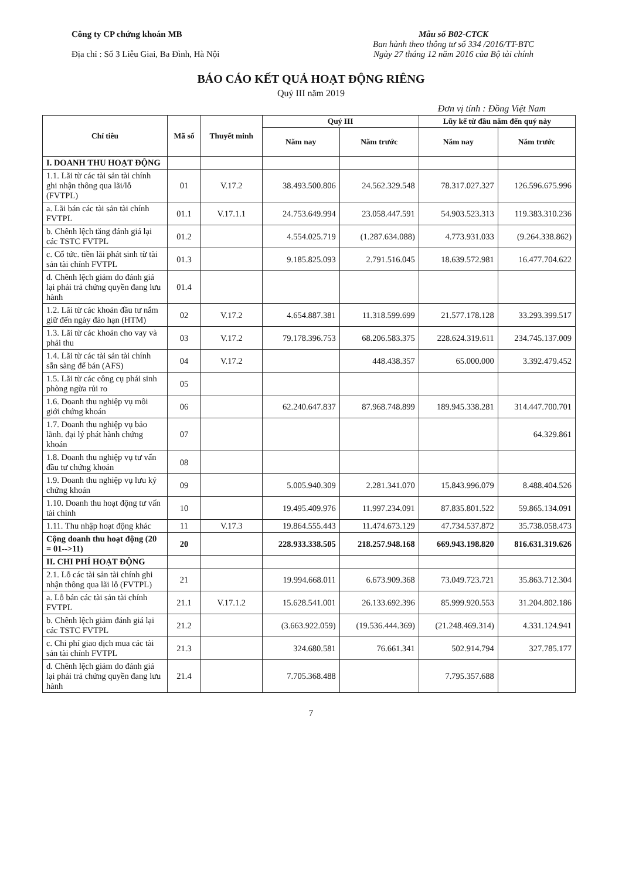Công ty CP chứng khoán MB
Địa chỉ : Số 3 Liễu Giai, Ba Đình, Hà Nội
Mẫu số B02-CTCK
Ban hành theo thông tư số 334 /2016/TT-BTC
Ngày 27 tháng 12 năm 2016 của Bộ tài chính
BÁO CÁO KẾT QUẢ HOẠT ĐỘNG RIÊNG
Quý III năm 2019
Đơn vị tính : Đồng Việt Nam
| Chỉ tiêu | Mã số | Thuyết minh | Quý III | | Lũy kế từ đầu năm đến quý này | |
| --- | --- | --- | --- | --- | --- | --- |
| | | | Năm nay | Năm trước | Năm nay | Năm trước |
| I. DOANH THU HOẠT ĐỘNG | | | | | | |
| 1.1. Lãi từ các tài sản tài chính ghi nhận thông qua lãi/lỗ (FVTPL) | 01 | V.17.2 | 38.493.500.806 | 24.562.329.548 | 78.317.027.327 | 126.596.675.996 |
| a. Lãi bán các tài sản tài chính FVTPL | 01.1 | V.17.1.1 | 24.753.649.994 | 23.058.447.591 | 54.903.523.313 | 119.383.310.236 |
| b. Chênh lệch tăng đánh giá lại các TSTC FVTPL | 01.2 | | 4.554.025.719 | (1.287.634.088) | 4.773.931.033 | (9.264.338.862) |
| c. Cổ tức. tiền lãi phát sinh từ tài sản tài chính FVTPL | 01.3 | | 9.185.825.093 | 2.791.516.045 | 18.639.572.981 | 16.477.704.622 |
| d. Chênh lệch giảm do đánh giá lại phải trả chứng quyền đang lưu hành | 01.4 | | | | | |
| 1.2. Lãi từ các khoản đầu tư nắm giữ đến ngày đáo hạn (HTM) | 02 | V.17.2 | 4.654.887.381 | 11.318.599.699 | 21.577.178.128 | 33.293.399.517 |
| 1.3. Lãi từ các khoản cho vay và phải thu | 03 | V.17.2 | 79.178.396.753 | 68.206.583.375 | 228.624.319.611 | 234.745.137.009 |
| 1.4. Lãi từ các tài sản tài chính sẵn sàng để bán (AFS) | 04 | V.17.2 | | 448.438.357 | 65.000.000 | 3.392.479.452 |
| 1.5. Lãi từ các công cụ phái sinh phòng ngừa rủi ro | 05 | | | | | |
| 1.6. Doanh thu nghiệp vụ môi giới chứng khoán | 06 | | 62.240.647.837 | 87.968.748.899 | 189.945.338.281 | 314.447.700.701 |
| 1.7. Doanh thu nghiệp vụ bảo lãnh. đại lý phát hành chứng khoán | 07 | | | | | 64.329.861 |
| 1.8. Doanh thu nghiệp vụ tư vấn đầu tư chứng khoán | 08 | | | | | |
| 1.9. Doanh thu nghiệp vụ lưu ký chứng khoán | 09 | | 5.005.940.309 | 2.281.341.070 | 15.843.996.079 | 8.488.404.526 |
| 1.10. Doanh thu hoạt động tư vấn tài chính | 10 | | 19.495.409.976 | 11.997.234.091 | 87.835.801.522 | 59.865.134.091 |
| 1.11. Thu nhập hoạt động khác | 11 | V.17.3 | 19.864.555.443 | 11.474.673.129 | 47.734.537.872 | 35.738.058.473 |
| Cộng doanh thu hoạt động (20 = 01-->11) | 20 | | 228.933.338.505 | 218.257.948.168 | 669.943.198.820 | 816.631.319.626 |
| II. CHI PHÍ HOẠT ĐỘNG | | | | | | |
| 2.1. Lỗ các tài sản tài chính ghi nhận thông qua lãi lỗ (FVTPL) | 21 | | 19.994.668.011 | 6.673.909.368 | 73.049.723.721 | 35.863.712.304 |
| a. Lỗ bán các tài sản tài chính FVTPL | 21.1 | V.17.1.2 | 15.628.541.001 | 26.133.692.396 | 85.999.920.553 | 31.204.802.186 |
| b. Chênh lệch giảm đánh giá lại các TSTC FVTPL | 21.2 | | (3.663.922.059) | (19.536.444.369) | (21.248.469.314) | 4.331.124.941 |
| c. Chi phí giao dịch mua các tài sản tài chính FVTPL | 21.3 | | 324.680.581 | 76.661.341 | 502.914.794 | 327.785.177 |
| d. Chênh lệch giảm do đánh giá lại phải trả chứng quyền đang lưu hành | 21.4 | | 7.705.368.488 | | 7.795.357.688 | |
7